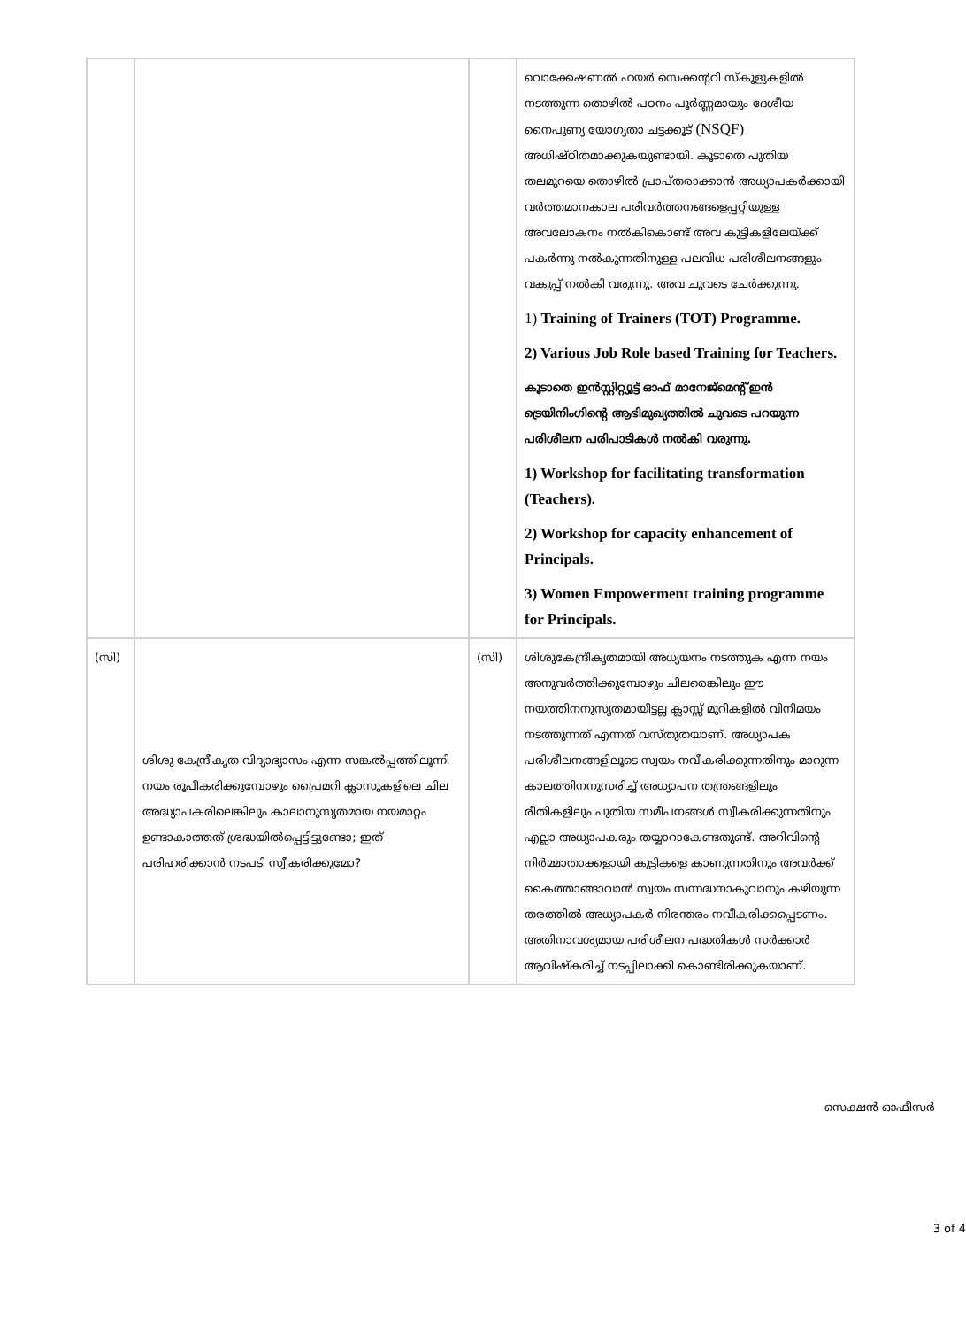| | | | വൊക്കേഷണൽ ഹയർ സെക്കന്ററി സ്കൂളുകളിൽ നടത്തുന്ന തൊഴിൽ പഠനം പൂർണ്ണമായും ദേശീയ നൈപുണ്യ യോഗ്യതാ ചട്ടക്കൂട് (NSQF) അധിഷ്ഠിതമാക്കുകയുണ്ടായി. കൂടാതെ പുതിയ തലമുറയെ തൊഴിൽ പ്രാപ്തരാക്കാൻ അധ്യാപകർക്കായി വർത്തമാനകാല പരിവർത്തനങ്ങളെപ്പറ്റിയുള്ള അവലോകനം നൽകികൊണ്ട് അവ കുട്ടികളിലേയ്ക്ക് പകർന്നു നൽകുന്നതിനുള്ള പലവിധ പരിശീലനങ്ങളും വകുപ്പ് നൽകി വരുന്നു. അവ ചുവടെ ചേർക്കുന്നു. 1) Training of Trainers (TOT) Programme. 2) Various Job Role based Training for Teachers. കൂടാതെ ഇൻസ്റ്റിറ്റ്യൂട്ട് ഓഫ് മാനേജ്മെന്റ് ഇൻ ട്രെയിനിംഗിന്റെ ആഭിമുഖ്യത്തിൽ ചുവടെ പറയുന്ന പരിശീലന പരിപാടികൾ നൽകി വരുന്നു. 1) Workshop for facilitating transformation (Teachers). 2) Workshop for capacity enhancement of Principals. 3) Women Empowerment training programme for Principals. |
| (സി) | ശിശു കേന്ദ്രീകൃത വിദ്യാഭ്യാസം എന്ന സങ്കൽപ്പത്തിലൂന്നി നയം രൂപീകരിക്കുമ്പോഴും പ്രൈമറി ക്ലാസുകളിലെ ചില അദ്ധ്യാപകരിലെങ്കിലും കാലാനുസൃതമായ നയമാറ്റം ഉണ്ടാകാത്തത് ശ്രദ്ധയിൽപ്പെട്ടിട്ടുണ്ടോ; ഇത് പരിഹരിക്കാൻ നടപടി സ്വീകരിക്കുമോ? | (സി) | ശിശുകേന്ദ്രീകൃതമായി അധ്യയനം നടത്തുക എന്ന നയം അനുവർത്തിക്കുമ്പോഴും ചിലരെങ്കിലും ഈ നയത്തിനനുസൃതമായിട്ടല്ല ക്ലാസ്സ് മുറികളിൽ വിനിമയം നടത്തുന്നത് എന്നത് വസ്തുതയാണ്. അധ്യാപക പരിശീലനങ്ങളിലൂടെ സ്വയം നവീകരിക്കുന്നതിനും മാറുന്ന കാലത്തിനനുസരിച്ച് അധ്യാപന തന്ത്രങ്ങളിലും രീതികളിലും പുതിയ സമീപനങ്ങൾ സ്വീകരിക്കുന്നതിനും എല്ലാ അധ്യാപകരും തയ്യാറാകേണ്ടതുണ്ട്. അറിവിന്റെ നിർമ്മാതാക്കളായി കുട്ടികളെ കാണുന്നതിനും അവർക്ക് കൈത്താങ്ങാവാൻ സ്വയം സന്നദ്ധനാകുവാനും കഴിയുന്ന തരത്തിൽ അധ്യാപകർ നിരന്തരം നവീകരിക്കപ്പെടണം. അതിനാവശ്യമായ പരിശീലന പദ്ധതികൾ സർക്കാർ ആവിഷ്കരിച്ച് നടപ്പിലാക്കി കൊണ്ടിരിക്കുകയാണ്. |
സെക്ഷൻ ഓഫീസർ
3 of 4